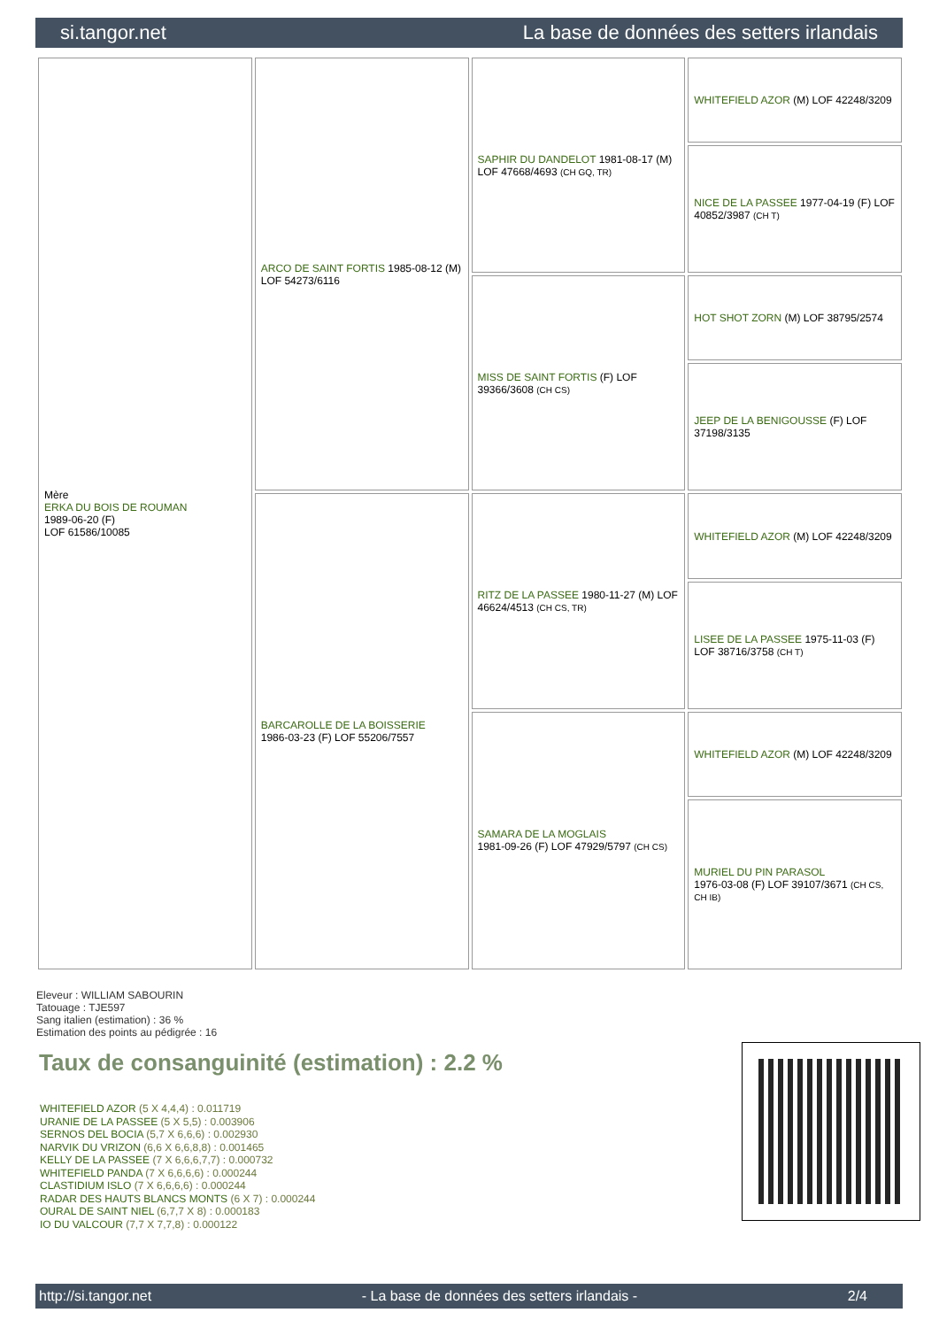si.tangor.net La base de données des setters irlandais
| Mère ERKA DU BOIS DE ROUMAN 1989-06-20 (F) LOF 61586/10085 | ARCO DE SAINT FORTIS 1985-08-12 (M) LOF 54273/6116 | SAPHIR DU DANDELOT 1981-08-17 (M) LOF 47668/4693 (CH GQ, TR) | WHITEFIELD AZOR (M) LOF 42248/3209 |
| | | | NICE DE LA PASSEE 1977-04-19 (F) LOF 40852/3987 (CH T) |
| | | MISS DE SAINT FORTIS (F) LOF 39366/3608 (CH CS) | HOT SHOT ZORN (M) LOF 38795/2574 |
| | | | JEEP DE LA BENIGOUSSE (F) LOF 37198/3135 |
| | BARCAROLLE DE LA BOISSERIE 1986-03-23 (F) LOF 55206/7557 | RITZ DE LA PASSEE 1980-11-27 (M) LOF 46624/4513 (CH CS, TR) | WHITEFIELD AZOR (M) LOF 42248/3209 |
| | | | LISEE DE LA PASSEE 1975-11-03 (F) LOF 38716/3758 (CH T) |
| | | SAMARA DE LA MOGLAIS 1981-09-26 (F) LOF 47929/5797 (CH CS) | WHITEFIELD AZOR (M) LOF 42248/3209 |
| | | | MURIEL DU PIN PARASOL 1976-03-08 (F) LOF 39107/3671 (CH CS, CH IB) |
Eleveur : WILLIAM SABOURIN
Tatouage : TJE597
Sang italien (estimation) : 36 %
Estimation des points au pédigrée : 16
Taux de consanguinité (estimation) : 2.2 %
WHITEFIELD AZOR (5 X 4,4,4) : 0.011719
URANIE DE LA PASSEE (5 X 5,5) : 0.003906
SERNOS DEL BOCIA (5,7 X 6,6,6) : 0.002930
NARVIK DU VRIZON (6,6 X 6,6,8,8) : 0.001465
KELLY DE LA PASSEE (7 X 6,6,6,7,7) : 0.000732
WHITEFIELD PANDA (7 X 6,6,6,6) : 0.000244
CLASTIDIUM ISLO (7 X 6,6,6,6) : 0.000244
RADAR DES HAUTS BLANCS MONTS (6 X 7) : 0.000244
OURAL DE SAINT NIEL (6,7,7 X 8) : 0.000183
IO DU VALCOUR (7,7 X 7,7,8) : 0.000122
http://si.tangor.net - La base de données des setters irlandais - 2/4